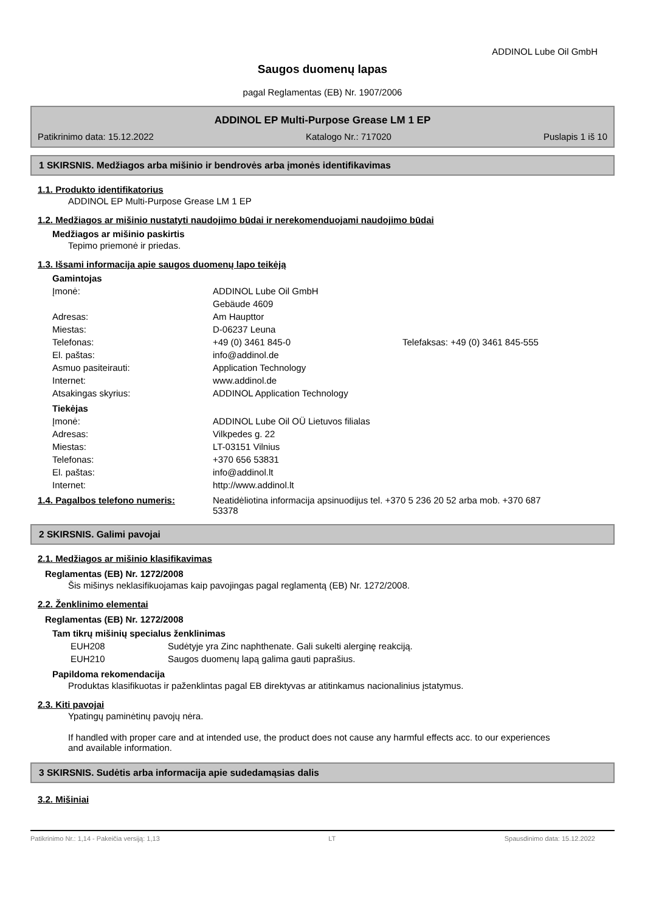ADDINOL Lube Oil GmbH
Saugos duomenų lapas
pagal Reglamentas (EB) Nr. 1907/2006
ADDINOL EP Multi-Purpose Grease LM 1 EP
Patikrinimo data: 15.12.2022 Katalogo Nr.: 717020 Puslapis 1 iš 10
1 SKIRSNIS. Medžiagos arba mišinio ir bendrovės arba įmonės identifikavimas
1.1. Produkto identifikatorius
ADDINOL EP Multi-Purpose Grease LM 1 EP
1.2. Medžiagos ar mišinio nustatyti naudojimo būdai ir nerekomenduojami naudojimo būdai
Medžiagos ar mišinio paskirtis
Tepimo priemonė ir priedas.
1.3. Išsami informacija apie saugos duomenų lapo teikėją
Gamintojas
| Įmonė: | ADDINOL Lube Oil GmbH | |
| | Gebäude 4609 | |
| Adresas: | Am Haupttor | |
| Miestas: | D-06237 Leuna | |
| Telefonas: | +49 (0) 3461 845-0 | Telefaksas: +49 (0) 3461 845-555 |
| El. paštas: | info@addinol.de | |
| Asmuo pasiteirauti: | Application Technology | |
| Internet: | www.addinol.de | |
| Atsakingas skyrius: | ADDINOL Application Technology | |
Tiekėjas
| Įmonė: | ADDINOL Lube Oil OÜ Lietuvos filialas |
| Adresas: | Vilkpedes g. 22 |
| Miestas: | LT-03151 Vilnius |
| Telefonas: | +370 656 53831 |
| El. paštas: | info@addinol.lt |
| Internet: | http://www.addinol.lt |
| 1.4. Pagalbos telefono numeris: | Neatidėliotina informacija apsinuodijus tel. +370 5 236 20 52 arba mob. +370 687 53378 |
2 SKIRSNIS. Galimi pavojai
2.1. Medžiagos ar mišinio klasifikavimas
Reglamentas (EB) Nr. 1272/2008
Šis mišinys neklasifikuojamas kaip pavojingas pagal reglamentą (EB) Nr. 1272/2008.
2.2. Ženklinimo elementai
Reglamentas (EB) Nr. 1272/2008
Tam tikrų mišinių specialus ženklinimas
| EUH208 | Sudėtyje yra Zinc naphthenate. Gali sukelti alerginę reakciją. |
| EUH210 | Saugos duomenų lapą galima gauti paprašius. |
Papildoma rekomendacija
Produktas klasifikuotas ir paženklintas pagal EB direktyvas ar atitinkamus nacionalinius įstatymus.
2.3. Kiti pavojai
Ypatingų paminėtinų pavojų nėra.
If handled with proper care and at intended use, the product does not cause any harmful effects acc. to our experiences and available information.
3 SKIRSNIS. Sudėtis arba informacija apie sudedamąsias dalis
3.2. Mišiniai
Patikrinimo Nr.: 1,14 - Pakeičia versiją: 1,13 LT Spausdinimo data: 15.12.2022